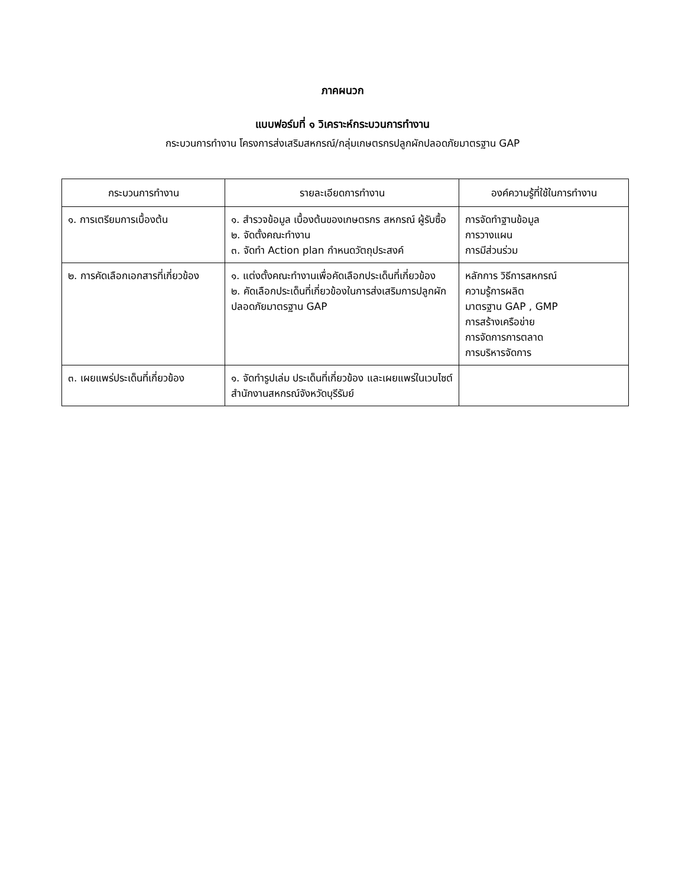ภาคผนวก
แบบฟอร์มที่ ๑ วิเคราะห์กระบวนการทำงาน
กระบวนการทำงาน โครงการส่งเสริมสหกรณ์/กลุ่มเกษตรกรปลูกผักปลอดภัยมาตรฐาน GAP
| กระบวนการทำงาน | รายละเอียดการทำงาน | องค์ความรู้ที่ใช้ในการทำงาน |
| --- | --- | --- |
| ๑. การเตรียมการเบื้องต้น | ๑. สำรวจข้อมูล เบื้องต้นของเกษตรกร สหกรณ์ ผู้รับซื้อ ๒. จัดตั้งคณะทำงาน ๓. จัดทำ Action plan กำหนดวัตถุประสงค์ | การจัดทำฐานข้อมูล การวางแผน การมีส่วนร่วม |
| ๒. การคัดเลือกเอกสารที่เกี่ยวข้อง | ๑. แต่งตั้งคณะทำงานเพื่อคัดเลือกประเด็นที่เกี่ยวข้อง ๒. คัดเลือกประเด็นที่เกี่ยวข้องในการส่งเสริมการปลูกผักปลอดภัยมาตรฐาน GAP | หลักการ วิธีการสหกรณ์ ความรู้การผลิต มาตรฐาน GAP , GMP การสร้างเครือข่าย การจัดการการตลาด การบริหารจัดการ |
| ๓. เผยแพร่ประเด็นที่เกี่ยวข้อง | ๑. จัดทำรูปเล่ม ประเด็นที่เกี่ยวข้อง และเผยแพร่ในเวบไซต์สำนักงานสหกรณ์จังหวัดบุรีรัมย์ | |